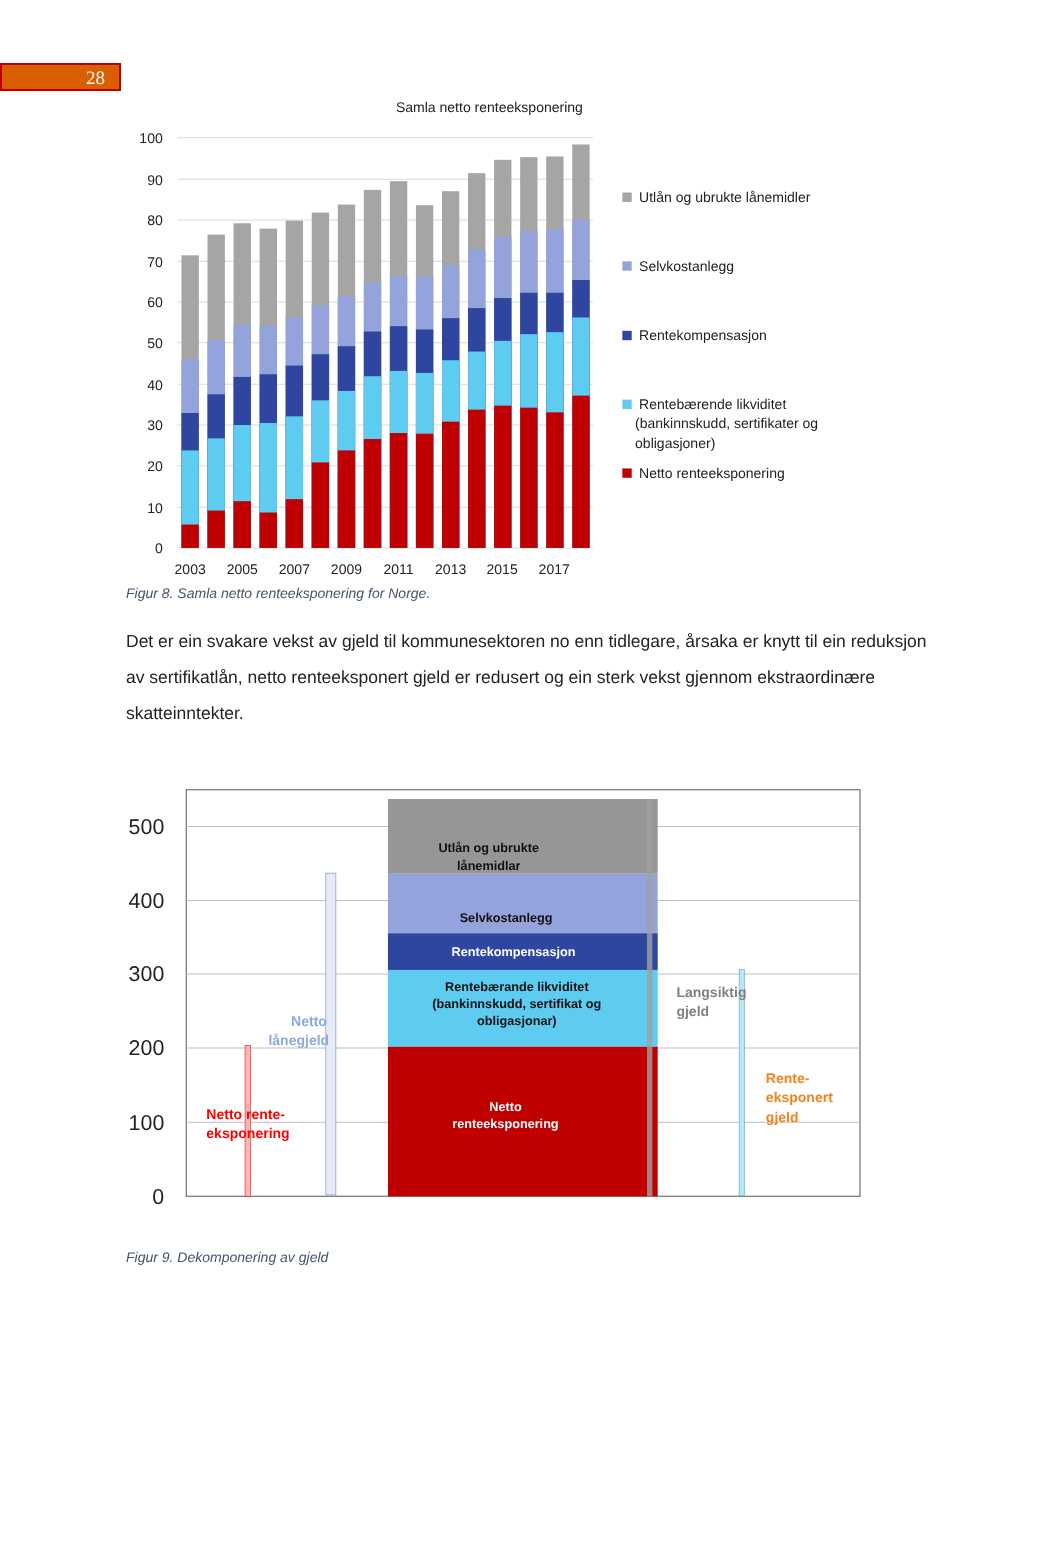28
Samla netto renteeksponering
100
90
80
70
60
50
40
30
20
10
0
2003
2005
2007
2009
2011
2013
2015
2017
Utlån og ubrukte lånemidler
Selvkostanlegg
Rentekompensasjon
Rentebærende likviditet
(bankinnskudd, sertifikater og
obligasjoner)
Netto renteeksponering
Figur 8. Samla netto renteeksponering for Norge.
Det er ein svakare vekst av gjeld til kommunesektoren no enn tidlegare, årsaka er knytt til ein reduksjon av sertifikatlån, netto renteeksponert gjeld er redusert og ein sterk vekst gjennom ekstraordinære skatteinntekter.
500
400
300
200
100
0
Utlån og ubrukte
lånemidlar
Selvkostanlegg
Rentekompensasjon
Rentebærande likviditet
(bankinnskudd, sertifikat og
obligasjonar)
Netto
renteeksponering
Netto
lånegjeld
Netto rente-
eksponering
Langsiktig
gjeld
Rente-
eksponert
gjeld
Figur 9. Dekomponering av gjeld